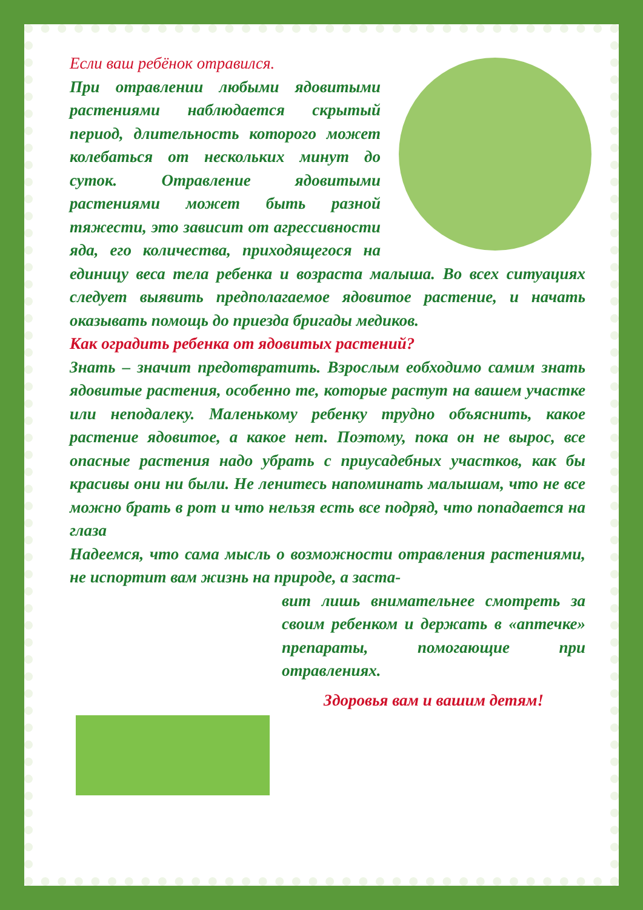Если ваш ребёнок отравился.
При отравлении любыми ядовитыми растениями наблюдается скрытый период, длительность которого может колебаться от нескольких минут до суток. Отравление ядовитыми растениями может быть разной тяжести, это зависит от агрессивности яда, его количества, приходящегося на единицу веса тела ребенка и возраста малыша. Во всех ситуациях следует выявить предполагаемое ядовитое растение, и начать оказывать помощь до приезда бригады медиков.
Как оградить ребенка от ядовитых растений?
Знать – значит предотвратить. Взрослым еобходимо самим знать ядовитые растения, особенно те, которые растут на вашем участке или неподалеку. Маленькому ребенку трудно объяснить, какое растение ядовитое, а какое нет. Поэтому, пока он не вырос, все опасные растения надо убрать с приусадебных участков, как бы красивы они ни были. Не ленитесь напоминать малышам, что не все можно брать в рот и что нельзя есть все подряд, что попадается на глаза
Надеемся, что сама мысль о возможности отравления растениями, не испортит вам жизнь на природе, а заста-
вит лишь внимательнее смотреть за своим ребенком и держать в «аптечке» препараты, помогающие при отравлениях.
Здоровья вам и вашим детям!